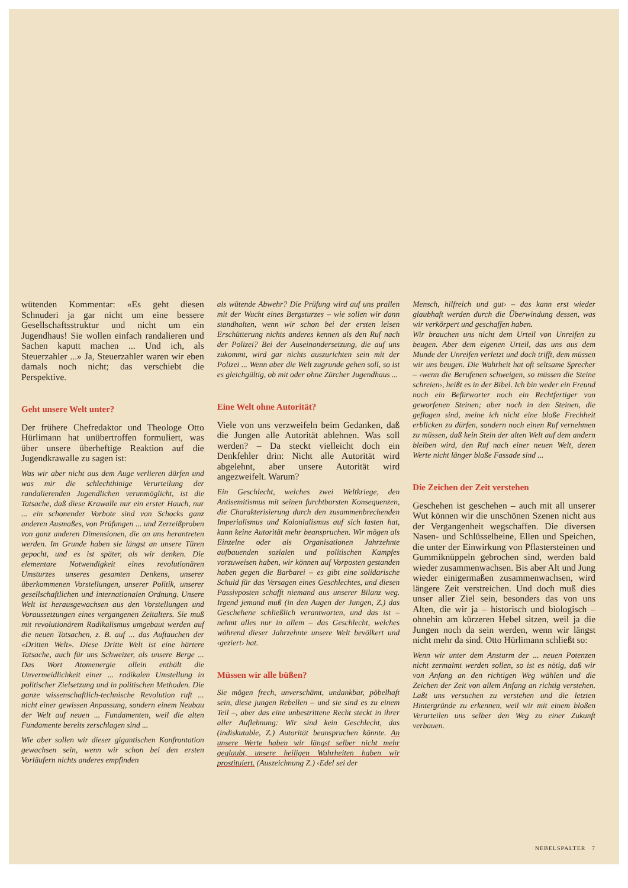wütenden Kommentar: «Es geht diesen Schnuderi ja gar nicht um eine bessere Gesellschaftsstruktur und nicht um ein Jugendhaus! Sie wollen einfach randalieren und Sachen kaputt machen ... Und ich, als Steuerzahler ...» Ja, Steuerzahler waren wir eben damals noch nicht; das verschiebt die Perspektive.
Geht unsere Welt unter?
Der frühere Chefredaktor und Theologe Otto Hürlimann hat unübertroffen formuliert, was über unsere überheftige Reaktion auf die Jugendkrawalle zu sagen ist:
Was wir aber nicht aus dem Auge verlieren dürfen und was mir die schlechthinige Verurteilung der randalierenden Jugendlichen verunmöglicht, ist die Tatsache, daß diese Krawalle nur ein erster Hauch, nur ... ein schonender Vorbote sind von Schocks ganz anderen Ausmaßes, von Prüfungen ... und Zerreißproben von ganz anderen Dimensionen, die an uns herantreten werden. Im Grunde haben sie längst an unsere Türen gepocht, und es ist später, als wir denken. Die elementare Notwendigkeit eines revolutionären Umsturzes unseres gesamten Denkens, unserer überkommenen Vorstellungen, unserer Politik, unserer gesellschaftlichen und internationalen Ordnung. Unsere Welt ist herausgewachsen aus den Vorstellungen und Voraussetzungen eines vergangenen Zeitalters. Sie muß mit revolutionärem Radikalismus umgebaut werden auf die neuen Tatsachen, z. B. auf ... das Auftauchen der «Dritten Welt». Diese Dritte Welt ist eine härtere Tatsache, auch für uns Schweizer, als unsere Berge ... Das Wort Atomenergie allein enthält die Unvermeidlichkeit einer ... radikalen Umstellung in politischer Zielsetzung und in politischen Methoden. Die ganze wissenschaftlich-technische Revolution ruft ... nicht einer gewissen Anpassung, sondern einem Neubau der Welt auf neuen ... Fundamenten, weil die alten Fundamente bereits zerschlagen sind ...
Wie aber sollen wir dieser gigantischen Konfrontation gewachsen sein, wenn wir schon bei den ersten Vorläufern nichts anderes empfinden
als wütende Abwehr? Die Prüfung wird auf uns prallen mit der Wucht eines Bergsturzes – wie sollen wir dann standhalten, wenn wir schon bei der ersten leisen Erschütterung nichts anderes kennen als den Ruf nach der Polizei? Bei der Auseinandersetzung, die auf uns zukommt, wird gar nichts auszurichten sein mit der Polizei ... Wenn aber die Welt zugrunde gehen soll, so ist es gleichgültig, ob mit oder ohne Zürcher Jugendhaus ...
Eine Welt ohne Autorität?
Viele von uns verzweifeln beim Gedanken, daß die Jungen alle Autorität ablehnen. Was soll werden? – Da steckt vielleicht doch ein Denkfehler drin: Nicht alle Autorität wird abgelehnt, aber unsere Autorität wird angezweifelt. Warum?
Ein Geschlecht, welches zwei Weltkriege, den Antisemitismus mit seinen furchtbarsten Konsequenzen, die Charakterisierung durch den zusammenbrechenden Imperialismus und Kolonialismus auf sich lasten hat, kann keine Autorität mehr beanspruchen. Wir mögen als Einzelne oder als Organisationen Jahrzehnte aufbauenden sozialen und politischen Kampfes vorzuweisen haben, wir können auf Vorposten gestanden haben gegen die Barbarei – es gibt eine solidarische Schuld für das Versagen eines Geschlechtes, und diesen Passivposten schafft niemand aus unserer Bilanz weg. Irgend jemand muß (in den Augen der Jungen, Z.) das Geschehene schließlich verantworten, und das ist – nehmt alles nur in allem – das Geschlecht, welches während dieser Jahrzehnte unsere Welt bevölkert und ‹geziert› hat.
Müssen wir alle büßen?
Sie mögen frech, unverschämt, undankbar, pöbelhaft sein, diese jungen Rebellen – und sie sind es zu einem Teil –, aber das eine unbestrittene Recht steckt in ihrer aller Auflehnung: Wir sind kein Geschlecht, das (indiskutable, Z.) Autorität beanspruchen könnte. An unsere Werte haben wir längst selber nicht mehr geglaubt, unsere heiligen Wahrheiten haben wir prostituiert. (Auszeichnung Z.) ‹Edel sei der
Mensch, hilfreich und gut› – das kann erst wieder glaubhaft werden durch die Überwindung dessen, was wir verkörpert und geschaffen haben.
Wir brauchen uns nicht dem Urteil von Unreifen zu beugen. Aber dem eigenen Urteil, das uns aus dem Munde der Unreifen verletzt und doch trifft, dem müssen wir uns beugen. Die Wahrheit hat oft seltsame Sprecher – ‹wenn die Berufenen schweigen, so müssen die Steine schreien›, heißt es in der Bibel. Ich bin weder ein Freund noch ein Befürworter noch ein Rechtfertiger von geworfenen Steinen; aber noch in den Steinen, die geflogen sind, meine ich nicht eine bloße Frechheit erblicken zu dürfen, sondern noch einen Ruf vernehmen zu müssen, daß kein Stein der alten Welt auf dem andern bleiben wird, den Ruf nach einer neuen Welt, deren Werte nicht länger bloße Fassade sind ...
Die Zeichen der Zeit verstehen
Geschehen ist geschehen – auch mit all unserer Wut können wir die unschönen Szenen nicht aus der Vergangenheit wegschaffen. Die diversen Nasen- und Schlüsselbeine, Ellen und Speichen, die unter der Einwirkung von Pflastersteinen und Gummiknüppeln gebrochen sind, werden bald wieder zusammenwachsen. Bis aber Alt und Jung wieder einigermaßen zusammenwachsen, wird längere Zeit verstreichen. Und doch muß dies unser aller Ziel sein, besonders das von uns Alten, die wir ja – historisch und biologisch – ohnehin am kürzeren Hebel sitzen, weil ja die Jungen noch da sein werden, wenn wir längst nicht mehr da sind. Otto Hürlimann schließt so:
Wenn wir unter dem Ansturm der ... neuen Potenzen nicht zermalmt werden sollen, so ist es nötig, daß wir von Anfang an den richtigen Weg wählen und die Zeichen der Zeit von allem Anfang an richtig verstehen. Laßt uns versuchen zu verstehen und die letzten Hintergründe zu erkennen, weil wir mit einem bloßen Verurteilen uns selber den Weg zu einer Zukunft verbauen.
NEBELSPALTER 7